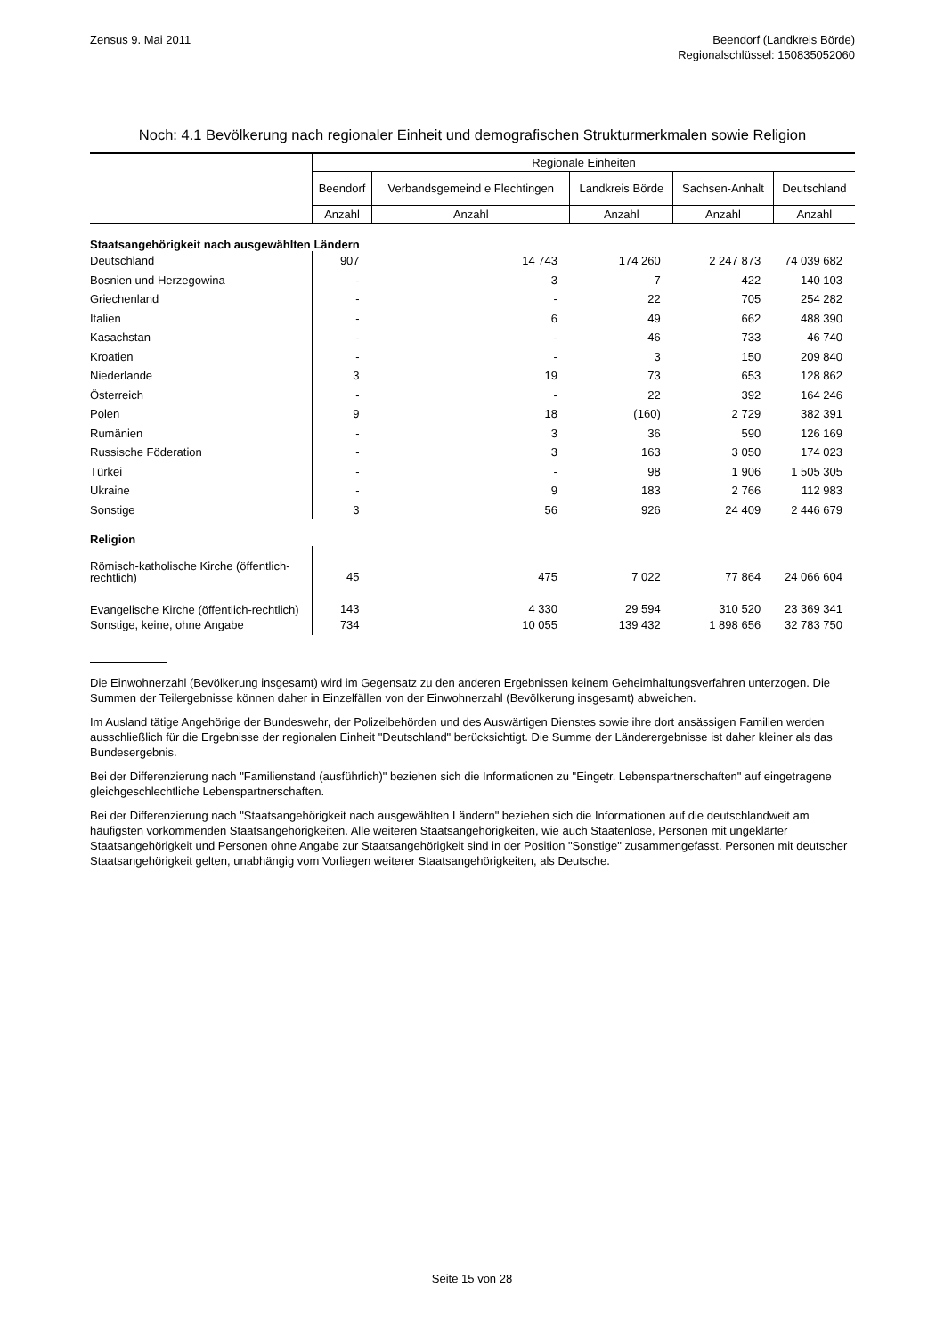Zensus 9. Mai 2011 Beendorf (Landkreis Börde)
Regionalschlüssel: 150835052060
Noch: 4.1 Bevölkerung nach regionaler Einheit und demografischen Strukturmerkmalen sowie Religion
| | Regionale Einheiten | | | | |
| --- | --- | --- | --- | --- | --- |
| | Beendorf | Verbandsgemeind e Flechtingen | Landkreis Börde | Sachsen-Anhalt | Deutschland |
| | Anzahl | Anzahl | Anzahl | Anzahl | Anzahl |
| Staatsangehörigkeit nach ausgewählten Ländern | | | | | |
| Deutschland | 907 | 14 743 | 174 260 | 2 247 873 | 74 039 682 |
| Bosnien und Herzegowina | - | 3 | 7 | 422 | 140 103 |
| Griechenland | - | - | 22 | 705 | 254 282 |
| Italien | - | 6 | 49 | 662 | 488 390 |
| Kasachstan | - | - | 46 | 733 | 46 740 |
| Kroatien | - | - | 3 | 150 | 209 840 |
| Niederlande | 3 | 19 | 73 | 653 | 128 862 |
| Österreich | - | - | 22 | 392 | 164 246 |
| Polen | 9 | 18 | (160) | 2 729 | 382 391 |
| Rumänien | - | 3 | 36 | 590 | 126 169 |
| Russische Föderation | - | 3 | 163 | 3 050 | 174 023 |
| Türkei | - | - | 98 | 1 906 | 1 505 305 |
| Ukraine | - | 9 | 183 | 2 766 | 112 983 |
| Sonstige | 3 | 56 | 926 | 24 409 | 2 446 679 |
| Religion | | | | | |
| Römisch-katholische Kirche (öffentlich-rechtlich) | 45 | 475 | 7 022 | 77 864 | 24 066 604 |
| Evangelische Kirche (öffentlich-rechtlich) | 143 | 4 330 | 29 594 | 310 520 | 23 369 341 |
| Sonstige, keine, ohne Angabe | 734 | 10 055 | 139 432 | 1 898 656 | 32 783 750 |
Die Einwohnerzahl (Bevölkerung insgesamt) wird im Gegensatz zu den anderen Ergebnissen keinem Geheimhaltungsverfahren unterzogen. Die Summen der Teilergebnisse können daher in Einzelfällen von der Einwohnerzahl (Bevölkerung insgesamt) abweichen.
Im Ausland tätige Angehörige der Bundeswehr, der Polizeibehörden und des Auswärtigen Dienstes sowie ihre dort ansässigen Familien werden ausschließlich für die Ergebnisse der regionalen Einheit "Deutschland" berücksichtigt. Die Summe der Länderergebnisse ist daher kleiner als das Bundesergebnis.
Bei der Differenzierung nach "Familienstand (ausführlich)" beziehen sich die Informationen zu "Eingetr. Lebenspartnerschaften" auf eingetragene gleichgeschlechtliche Lebenspartnerschaften.
Bei der Differenzierung nach "Staatsangehörigkeit nach ausgewählten Ländern" beziehen sich die Informationen auf die deutschlandweit am häufigsten vorkommenden Staatsangehörigkeiten. Alle weiteren Staatsangehörigkeiten, wie auch Staatenlose, Personen mit ungeklärter Staatsangehörigkeit und Personen ohne Angabe zur Staatsangehörigkeit sind in der Position "Sonstige" zusammengefasst. Personen mit deutscher Staatsangehörigkeit gelten, unabhängig vom Vorliegen weiterer Staatsangehörigkeiten, als Deutsche.
Seite 15 von 28